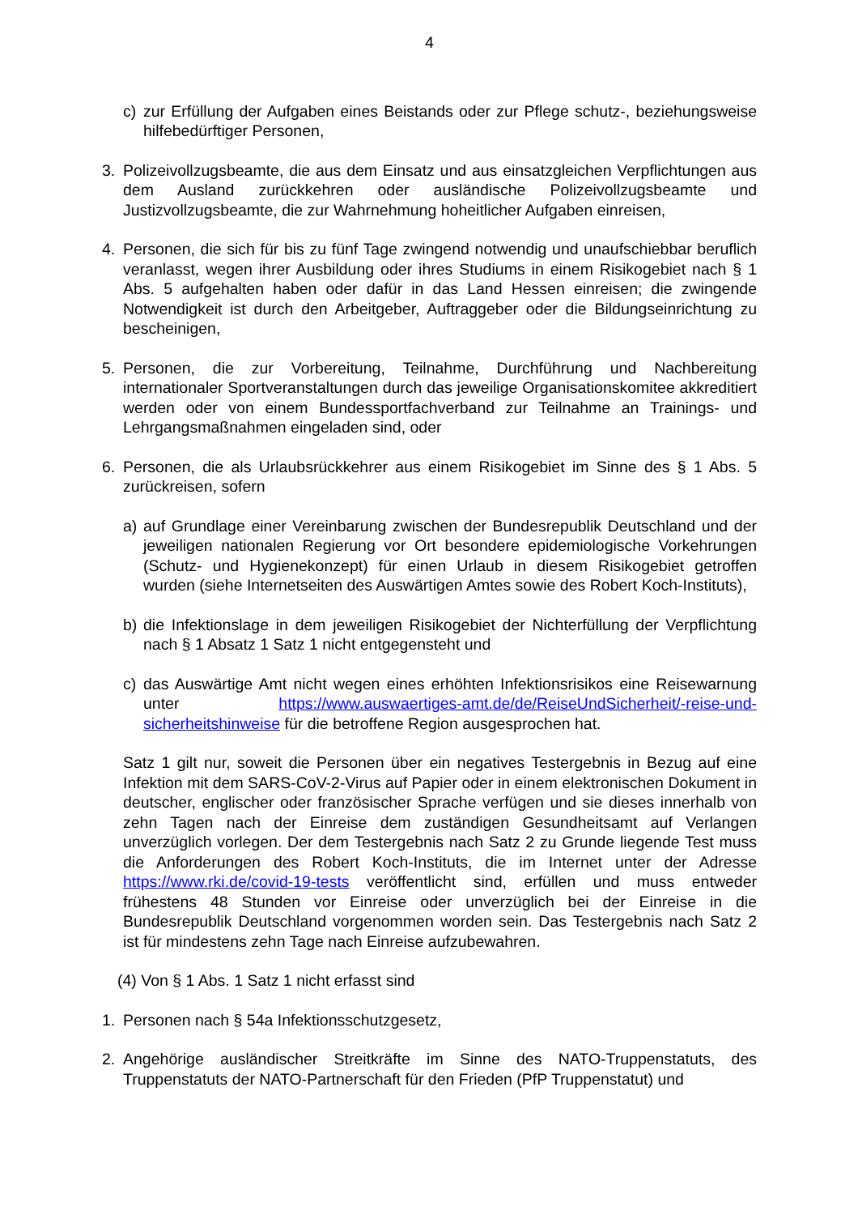4
c) zur Erfüllung der Aufgaben eines Beistands oder zur Pflege schutz-, beziehungsweise hilfebedürftiger Personen,
3. Polizeivollzugsbeamte, die aus dem Einsatz und aus einsatzgleichen Verpflichtungen aus dem Ausland zurückkehren oder ausländische Polizeivollzugsbeamte und Justizvollzugsbeamte, die zur Wahrnehmung hoheitlicher Aufgaben einreisen,
4. Personen, die sich für bis zu fünf Tage zwingend notwendig und unaufschiebbar beruflich veranlasst, wegen ihrer Ausbildung oder ihres Studiums in einem Risikogebiet nach § 1 Abs. 5 aufgehalten haben oder dafür in das Land Hessen einreisen; die zwingende Notwendigkeit ist durch den Arbeitgeber, Auftraggeber oder die Bildungseinrichtung zu bescheinigen,
5. Personen, die zur Vorbereitung, Teilnahme, Durchführung und Nachbereitung internationaler Sportveranstaltungen durch das jeweilige Organisationskomitee akkreditiert werden oder von einem Bundessportfachverband zur Teilnahme an Trainings- und Lehrgangsmaßnahmen eingeladen sind, oder
6. Personen, die als Urlaubsrückkehrer aus einem Risikogebiet im Sinne des § 1 Abs. 5 zurückreisen, sofern
a) auf Grundlage einer Vereinbarung zwischen der Bundesrepublik Deutschland und der jeweiligen nationalen Regierung vor Ort besondere epidemiologische Vorkehrungen (Schutz- und Hygienekonzept) für einen Urlaub in diesem Risikogebiet getroffen wurden (siehe Internetseiten des Auswärtigen Amtes sowie des Robert Koch-Instituts),
b) die Infektionslage in dem jeweiligen Risikogebiet der Nichterfüllung der Verpflichtung nach § 1 Absatz 1 Satz 1 nicht entgegensteht und
c) das Auswärtige Amt nicht wegen eines erhöhten Infektionsrisikos eine Reisewarnung unter https://www.auswaertiges-amt.de/de/ReiseUndSicherheit/-reise-und-sicherheitshinweise für die betroffene Region ausgesprochen hat.
Satz 1 gilt nur, soweit die Personen über ein negatives Testergebnis in Bezug auf eine Infektion mit dem SARS-CoV-2-Virus auf Papier oder in einem elektronischen Dokument in deutscher, englischer oder französischer Sprache verfügen und sie dieses innerhalb von zehn Tagen nach der Einreise dem zuständigen Gesundheitsamt auf Verlangen unverzüglich vorlegen. Der dem Testergebnis nach Satz 2 zu Grunde liegende Test muss die Anforderungen des Robert Koch-Instituts, die im Internet unter der Adresse https://www.rki.de/covid-19-tests veröffentlicht sind, erfüllen und muss entweder frühestens 48 Stunden vor Einreise oder unverzüglich bei der Einreise in die Bundesrepublik Deutschland vorgenommen worden sein. Das Testergebnis nach Satz 2 ist für mindestens zehn Tage nach Einreise aufzubewahren.
(4) Von § 1 Abs. 1 Satz 1 nicht erfasst sind
1. Personen nach § 54a Infektionsschutzgesetz,
2. Angehörige ausländischer Streitkräfte im Sinne des NATO-Truppenstatuts, des Truppenstatuts der NATO-Partnerschaft für den Frieden (PfP Truppenstatut) und